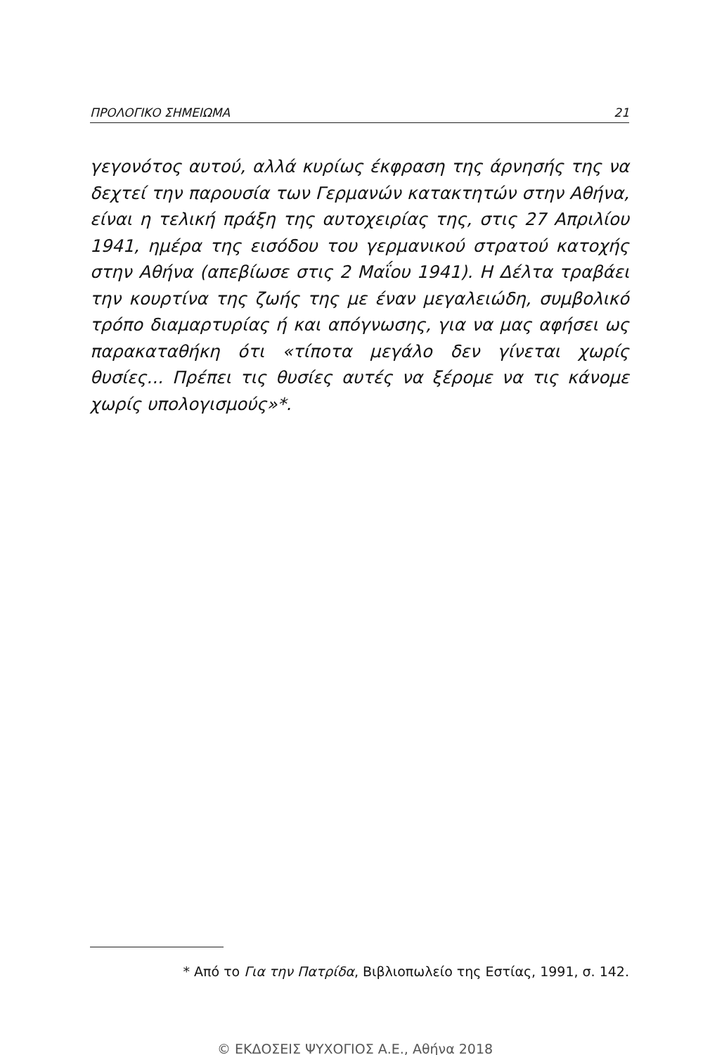ΠΡΟΛΟΓΙΚΟ ΣΗΜΕΙΩΜΑ 21
γεγονότος αυτού, αλλά κυρίως έκφραση της άρνησής της να δεχτεί την παρουσία των Γερμανών κατακτητών στην Αθήνα, είναι η τελική πράξη της αυτοχειρίας της, στις 27 Απριλίου 1941, ημέρα της εισόδου του γερμανικού στρατού κατοχής στην Αθήνα (απεβίωσε στις 2 Μαΐου 1941). Η Δέλτα τραβάει την κουρτίνα της ζωής της με έναν μεγαλειώδη, συμβολικό τρόπο διαμαρτυρίας ή και απόγνωσης, για να μας αφήσει ως παρακαταθήκη ότι «τίποτα μεγάλο δεν γίνεται χωρίς θυσίες... Πρέπει τις θυσίες αυτές να ξέρομε να τις κάνομε χωρίς υπολογισμούς»*.
* Από το Για την Πατρίδα, Βιβλιοπωλείο της Εστίας, 1991, σ. 142.
© ΕΚΔΟΣΕΙΣ ΨΥΧΟΓΙΟΣ Α.Ε., Αθήνα 2018